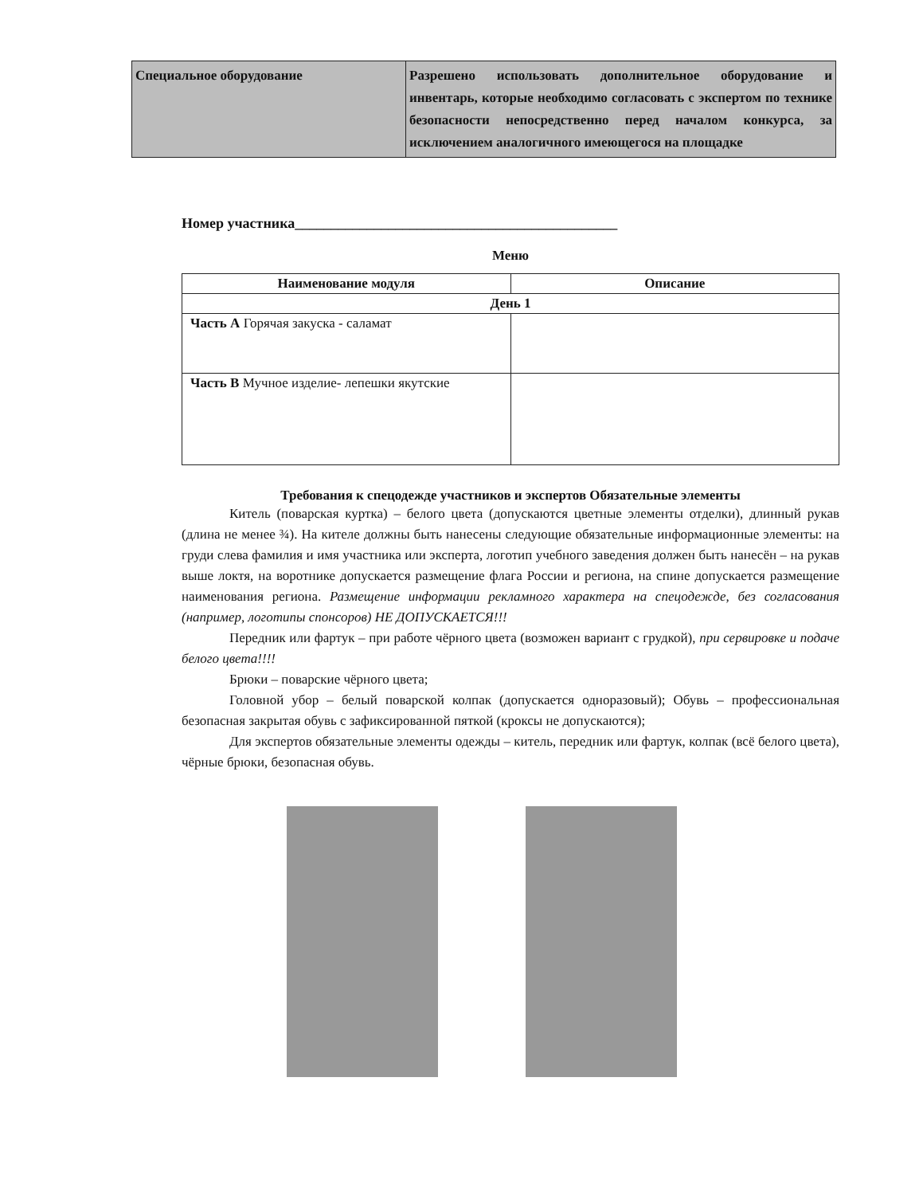| Специальное оборудование | Разрешено использовать дополнительное оборудование и инвентарь, которые необходимо согласовать с экспертом по технике безопасности непосредственно перед началом конкурса, за исключением аналогичного имеющегося на площадке |
Номер участника_____________________________________________
Меню
| Наименование модуля | Описание |
| --- | --- |
| День 1 | |
| Часть А Горячая закуска - саламат | |
| Часть В Мучное изделие- лепешки якутские | |
Требования к спецодежде участников и экспертов Обязательные элементы
Китель (поварская куртка) – белого цвета (допускаются цветные элементы отделки), длинный рукав (длина не менее ¾). На кителе должны быть нанесены следующие обязательные информационные элементы: на груди слева фамилия и имя участника или эксперта, логотип учебного заведения должен быть нанесён – на рукав выше локтя, на воротнике допускается размещение флага России и региона, на спине допускается размещение наименования региона. Размещение информации рекламного характера на спецодежде, без согласования (например, логотипы спонсоров) НЕ ДОПУСКАЕТСЯ!!!
Передник или фартук – при работе чёрного цвета (возможен вариант с грудкой), при сервировке и подаче белого цвета!!!!
Брюки – поварские чёрного цвета;
Головной убор – белый поварской колпак (допускается одноразовый); Обувь – профессиональная безопасная закрытая обувь с зафиксированной пяткой (кроксы не допускаются);
Для экспертов обязательные элементы одежды – китель, передник или фартук, колпак (всё белого цвета), чёрные брюки, безопасная обувь.